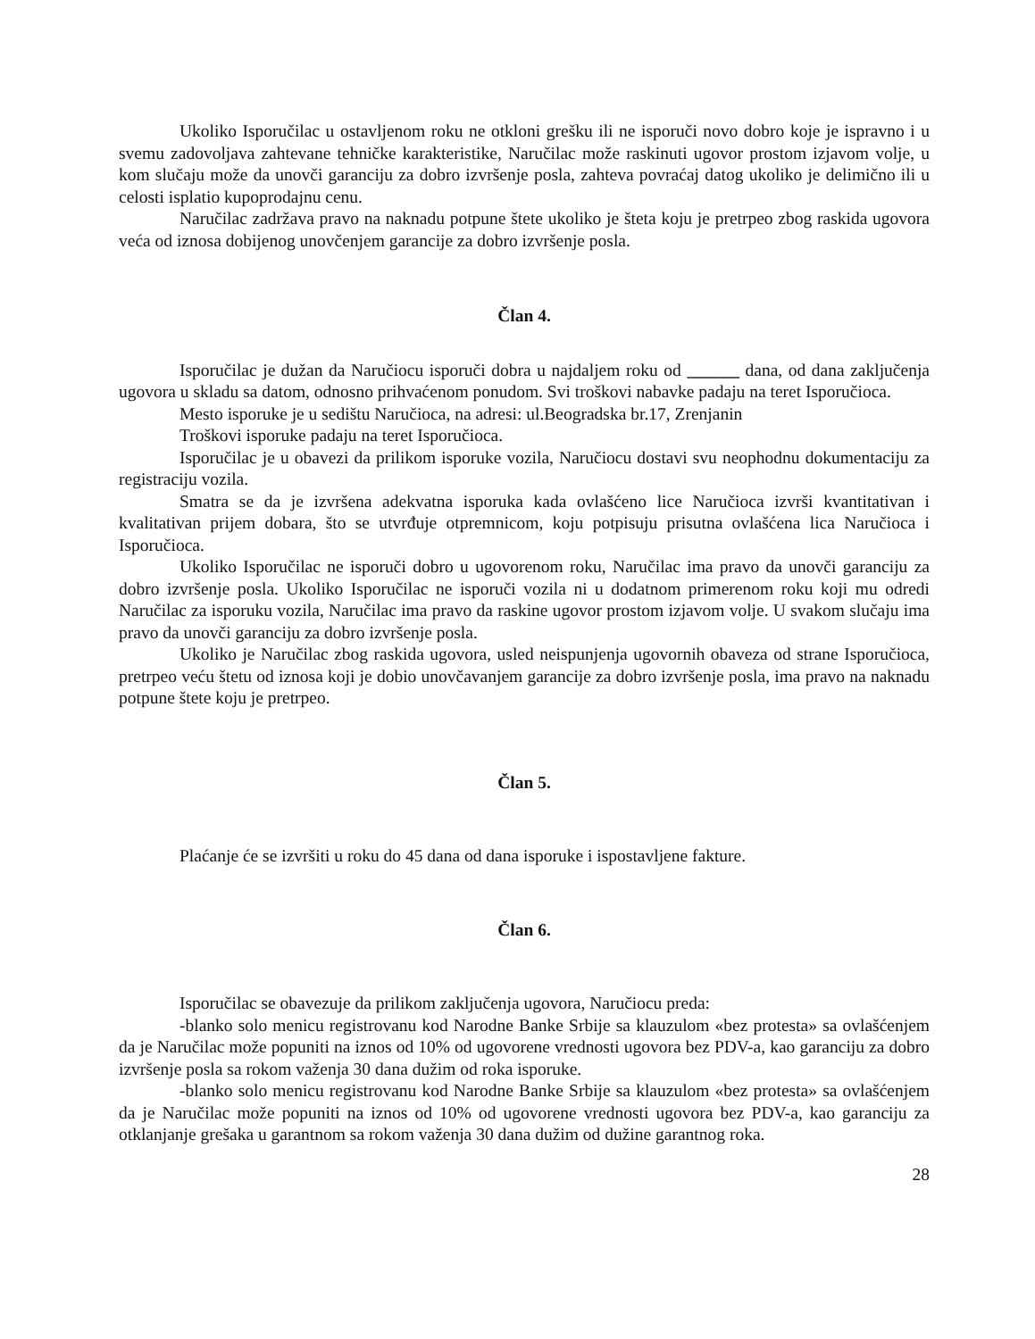Ukoliko Isporučilac u ostavljenom roku ne otkloni grešku ili ne isporuči novo dobro koje je ispravno i u svemu zadovoljava zahtevane tehničke karakteristike, Naručilac može raskinuti ugovor prostom izjavom volje, u kom slučaju može da unovči garanciju za dobro izvršenje posla, zahteva povraćaj datog ukoliko je delimično ili u celosti isplatio kupoprodajnu cenu.
Naručilac zadržava pravo na naknadu potpune štete ukoliko je šteta koju je pretrpeo zbog raskida ugovora veća od iznosa dobijenog unovčenjem garancije za dobro izvršenje posla.
Član 4.
Isporučilac je dužan da Naručiocu isporuči dobra u najdaljem roku od ______ dana, od dana zaključenja ugovora u skladu sa datom, odnosno prihvaćenom ponudom. Svi troškovi nabavke padaju na teret Isporučioca.
Mesto isporuke je u sedištu Naručioca, na adresi: ul.Beogradska br.17, Zrenjanin
Troškovi isporuke padaju na teret Isporučioca.
Isporučilac je u obavezi da prilikom isporuke vozila, Naručiocu dostavi svu neophodnu dokumentaciju za registraciju vozila.
Smatra se da je izvršena adekvatna isporuka kada ovlašćeno lice Naručioca izvrši kvantitativan i kvalitativan prijem dobara, što se utvrđuje otpremnicom, koju potpisuju prisutna ovlašćena lica Naručioca i Isporučioca.
Ukoliko Isporučilac ne isporuči dobro u ugovorenom roku, Naručilac ima pravo da unovči garanciju za dobro izvršenje posla. Ukoliko Isporučilac ne isporuči vozila ni u dodatnom primerenom roku koji mu odredi Naručilac za isporuku vozila, Naručilac ima pravo da raskine ugovor prostom izjavom volje. U svakom slučaju ima pravo da unovči garanciju za dobro izvršenje posla.
Ukoliko je Naručilac zbog raskida ugovora, usled neispunjenja ugovornih obaveza od strane Isporučioca, pretrpeo veću štetu od iznosa koji je dobio unovčavanjem garancije za dobro izvršenje posla, ima pravo na naknadu potpune štete koju je pretrpeo.
Član 5.
Plaćanje će se izvršiti u roku do 45 dana od dana isporuke i ispostavljene fakture.
Član 6.
Isporučilac se obavezuje da prilikom zaključenja ugovora, Naručiocu preda:
-blanko solo menicu registrovanu kod Narodne Banke Srbije sa klauzulom «bez protesta» sa ovlašćenjem da je Naručilac može popuniti na iznos od 10% od ugovorene vrednosti ugovora bez PDV-a, kao garanciju za dobro izvršenje posla sa rokom važenja 30 dana dužim od roka isporuke.
-blanko solo menicu registrovanu kod Narodne Banke Srbije sa klauzulom «bez protesta» sa ovlašćenjem da je Naručilac može popuniti na iznos od 10% od ugovorene vrednosti ugovora bez PDV-a, kao garanciju za otklanjanje grešaka u garantnom sa rokom važenja 30 dana dužim od dužine garantnog roka.
28